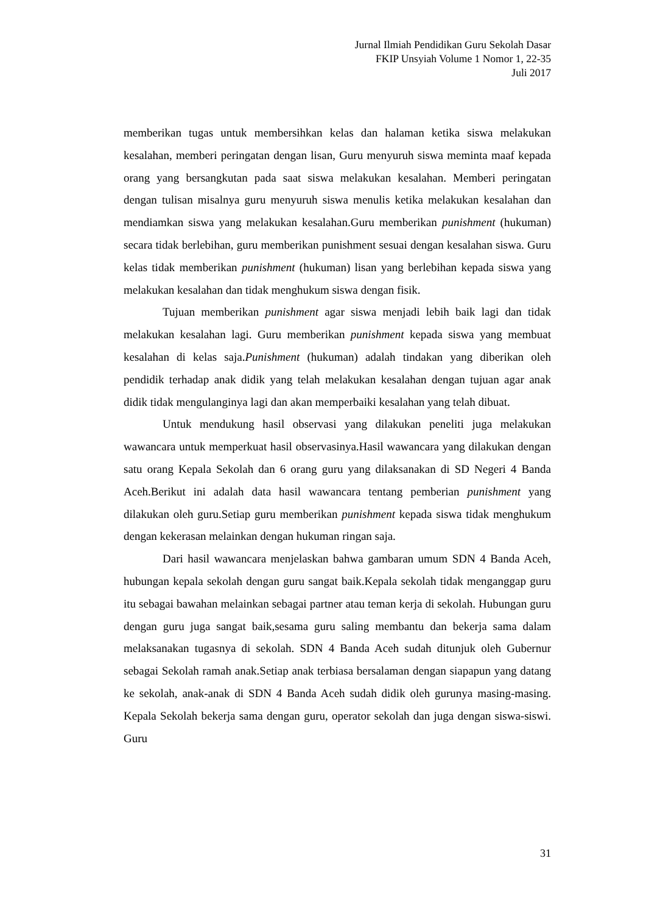Jurnal Ilmiah Pendidikan Guru Sekolah Dasar
FKIP Unsyiah Volume 1 Nomor 1, 22-35
Juli 2017
memberikan tugas untuk membersihkan kelas dan halaman ketika siswa melakukan kesalahan, memberi peringatan dengan lisan, Guru menyuruh siswa meminta maaf kepada orang yang bersangkutan pada saat siswa melakukan kesalahan. Memberi peringatan dengan tulisan misalnya guru menyuruh siswa menulis ketika melakukan kesalahan dan mendiamkan siswa yang melakukan kesalahan.Guru memberikan punishment (hukuman) secara tidak berlebihan, guru memberikan punishment sesuai dengan kesalahan siswa. Guru kelas tidak memberikan punishment (hukuman) lisan yang berlebihan kepada siswa yang melakukan kesalahan dan tidak menghukum siswa dengan fisik.
Tujuan memberikan punishment agar siswa menjadi lebih baik lagi dan tidak melakukan kesalahan lagi. Guru memberikan punishment kepada siswa yang membuat kesalahan di kelas saja.Punishment (hukuman) adalah tindakan yang diberikan oleh pendidik terhadap anak didik yang telah melakukan kesalahan dengan tujuan agar anak didik tidak mengulanginya lagi dan akan memperbaiki kesalahan yang telah dibuat.
Untuk mendukung hasil observasi yang dilakukan peneliti juga melakukan wawancara untuk memperkuat hasil observasinya.Hasil wawancara yang dilakukan dengan satu orang Kepala Sekolah dan 6 orang guru yang dilaksanakan di SD Negeri 4 Banda Aceh.Berikut ini adalah data hasil wawancara tentang pemberian punishment yang dilakukan oleh guru.Setiap guru memberikan punishment kepada siswa tidak menghukum dengan kekerasan melainkan dengan hukuman ringan saja.
Dari hasil wawancara menjelaskan bahwa gambaran umum SDN 4 Banda Aceh, hubungan kepala sekolah dengan guru sangat baik.Kepala sekolah tidak menganggap guru itu sebagai bawahan melainkan sebagai partner atau teman kerja di sekolah. Hubungan guru dengan guru juga sangat baik,sesama guru saling membantu dan bekerja sama dalam melaksanakan tugasnya di sekolah. SDN 4 Banda Aceh sudah ditunjuk oleh Gubernur sebagai Sekolah ramah anak.Setiap anak terbiasa bersalaman dengan siapapun yang datang ke sekolah, anak-anak di SDN 4 Banda Aceh sudah didik oleh gurunya masing-masing. Kepala Sekolah bekerja sama dengan guru, operator sekolah dan juga dengan siswa-siswi. Guru
31